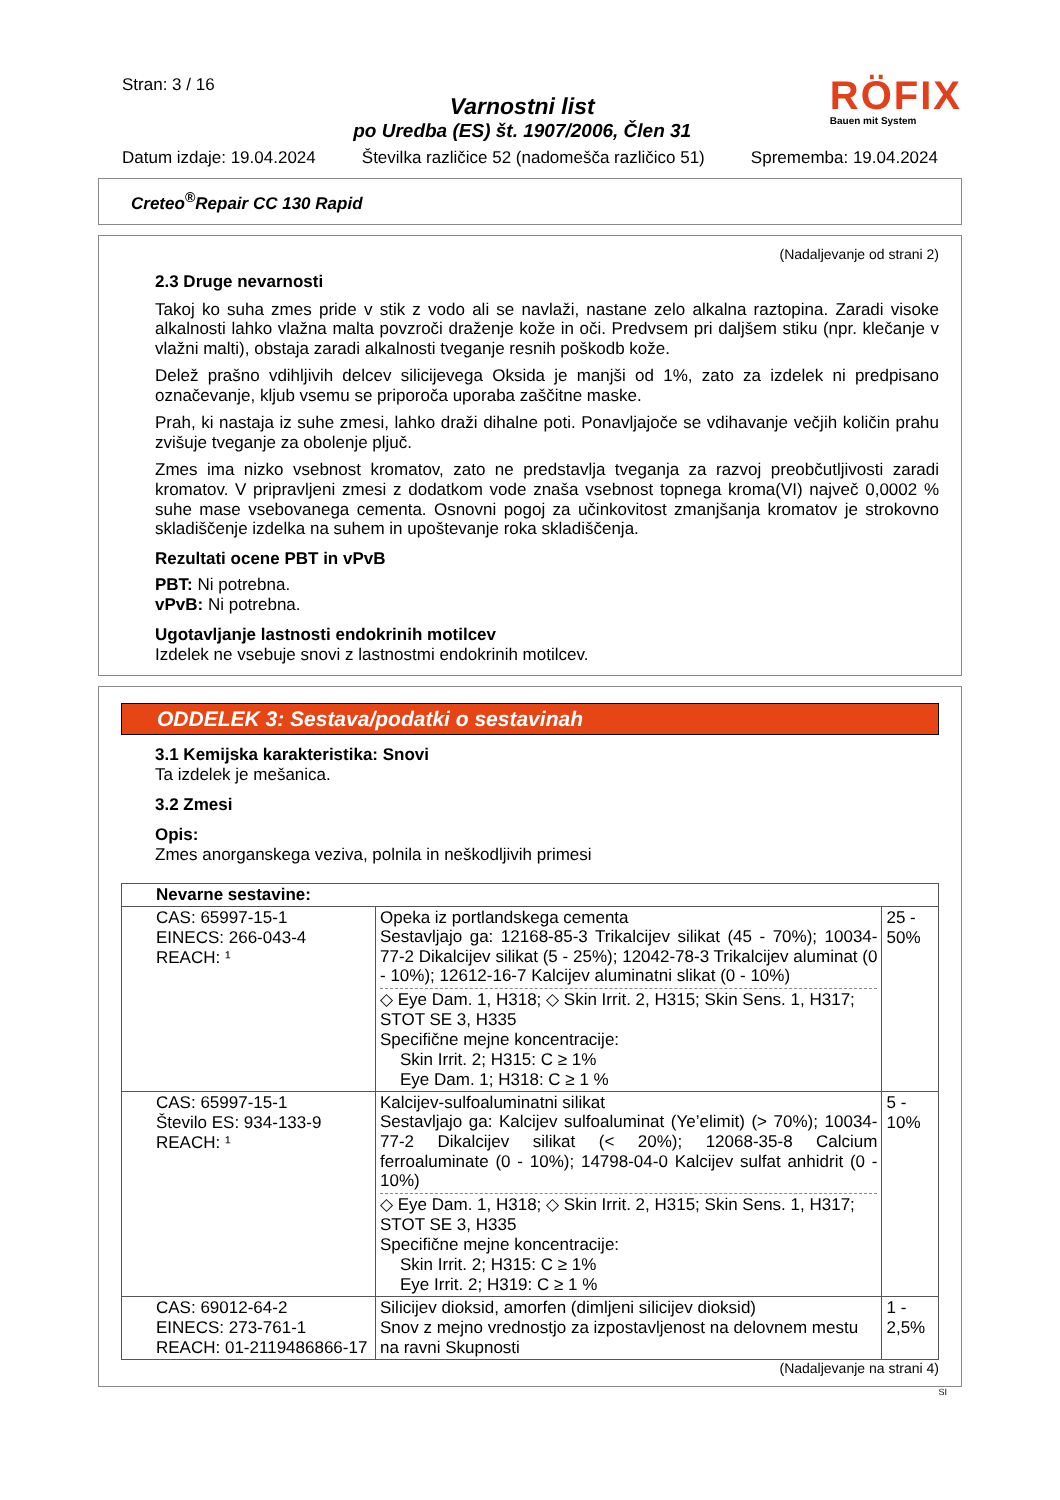Stran: 3 / 16
Varnostni list
po Uredba (ES) št. 1907/2006, Člen 31
RÖFIX
Bauen mit System
Datum izdaje: 19.04.2024 Številka različice 52 (nadomešča različico 51) Sprememba: 19.04.2024
Creteo<sup>®</sup>Repair CC 130 Rapid
(Nadaljevanje od strani 2)
2.3 Druge nevarnosti
Takoj ko suha zmes pride v stik z vodo ali se navlaži, nastane zelo alkalna raztopina. Zaradi visoke alkalnosti lahko vlažna malta povzroči draženje kože in oči. Predvsem pri daljšem stiku (npr. klečanje v vlažni malti), obstaja zaradi alkalnosti tveganje resnih poškodb kože.
Delež prašno vdihljivih delcev silicijevega Oksida je manjši od 1%, zato za izdelek ni predpisano označevanje, kljub vsemu se priporoča uporaba zaščitne maske.
Prah, ki nastaja iz suhe zmesi, lahko draži dihalne poti. Ponavljajoče se vdihavanje večjih količin prahu zvišuje tveganje za obolenje pljuč.
Zmes ima nizko vsebnost kromatov, zato ne predstavlja tveganja za razvoj preobčutljivosti zaradi kromatov. V pripravljeni zmesi z dodatkom vode znaša vsebnost topnega kroma(VI) največ 0,0002 % suhe mase vsebovanega cementa. Osnovni pogoj za učinkovitost zmanjšanja kromatov je strokovno skladiščenje izdelka na suhem in upoštevanje roka skladiščenja.
Rezultati ocene PBT in vPvB
PBT: Ni potrebna.
vPvB: Ni potrebna.
Ugotavljanje lastnosti endokrinih motilcev
Izdelek ne vsebuje snovi z lastnostmi endokrinih motilcev.
ODDELEK 3: Sestava/podatki o sestavinah
3.1 Kemijska karakteristika: Snovi
Ta izdelek je mešanica.
3.2 Zmesi
Opis:
Zmes anorganskega veziva, polnila in neškodljivih primesi
| Nevarne sestavine: | | |
| --- | --- | --- |
| CAS: 65997-15-1 EINECS: 266-043-4 REACH: ¹ | Opeka iz portlandskega cementa Sestavljajo ga: 12168-85-3 Trikalcijev silikat (45 - 70%); 10034-77-2 Dikalcijev silikat (5 - 25%); 12042-78-3 Trikalcijev aluminat (0 - 10%); 12612-16-7 Kalcijev aluminatni slikat (0 - 10%) ◇ Eye Dam. 1, H318; ◇ Skin Irrit. 2, H315; Skin Sens. 1, H317; STOT SE 3, H335 Specifične mejne koncentracije: Skin Irrit. 2; H315: C ≥ 1% Eye Dam. 1; H318: C ≥ 1 % | 25 - 50% |
| CAS: 65997-15-1 Število ES: 934-133-9 REACH: ¹ | Kalcijev-sulfoaluminatni silikat Sestavljajo ga: Kalcijev sulfoaluminat (Ye’elimit) (> 70%); 10034-77-2 Dikalcijev silikat (< 20%); 12068-35-8 Calcium ferroaluminate (0 - 10%); 14798-04-0 Kalcijev sulfat anhidrit (0 - 10%) ◇ Eye Dam. 1, H318; ◇ Skin Irrit. 2, H315; Skin Sens. 1, H317; STOT SE 3, H335 Specifične mejne koncentracije: Skin Irrit. 2; H315: C ≥ 1% Eye Irrit. 2; H319: C ≥ 1 % | 5 - 10% |
| CAS: 69012-64-2 EINECS: 273-761-1 REACH: 01-2119486866-17 | Silicijev dioksid, amorfen (dimljeni silicijev dioksid) Snov z mejno vrednostjo za izpostavljenost na delovnem mestu na ravni Skupnosti | 1 - 2,5% |
(Nadaljevanje na strani 4)
SI